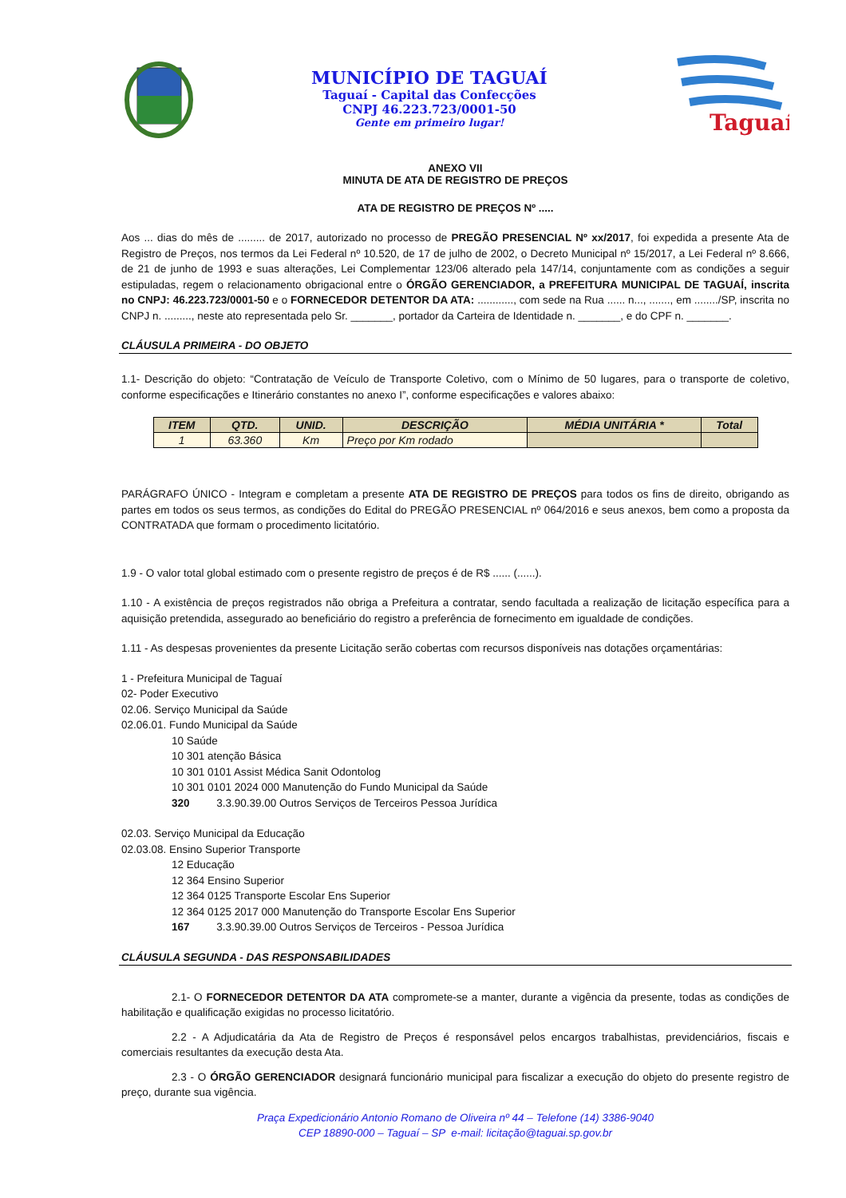MUNICÍPIO DE TAGUAÍ
Taguaí - Capital das Confecções
CNPJ 46.223.723/0001-50
Gente em primeiro lugar!
Taguaí
ANEXO VII
MINUTA DE ATA DE REGISTRO DE PREÇOS
ATA DE REGISTRO DE PREÇOS Nº .....
Aos ... dias do mês de ......... de 2017, autorizado no processo de PREGÃO PRESENCIAL Nº xx/2017, foi expedida a presente Ata de Registro de Preços, nos termos da Lei Federal nº 10.520, de 17 de julho de 2002, o Decreto Municipal nº 15/2017, a Lei Federal nº 8.666, de 21 de junho de 1993 e suas alterações, Lei Complementar 123/06 alterado pela 147/14, conjuntamente com as condições a seguir estipuladas, regem o relacionamento obrigacional entre o ÓRGÃO GERENCIADOR, a PREFEITURA MUNICIPAL DE TAGUAÍ, inscrita no CNPJ: 46.223.723/0001-50 e o FORNECEDOR DETENTOR DA ATA: ............, com sede na Rua ...... n..., ......., em ......../SP, inscrita no CNPJ n. ........., neste ato representada pelo Sr. _______, portador da Carteira de Identidade n. _______, e do CPF n. _______.
CLÁUSULA PRIMEIRA - DO OBJETO
1.1- Descrição do objeto: “Contratação de Veículo de Transporte Coletivo, com o Mínimo de 50 lugares, para o transporte de coletivo, conforme especificações e Itinerário constantes no anexo I”, conforme especificações e valores abaixo:
| ITEM | QTD. | UNID. | DESCRIÇÃO | MÉDIA UNITÁRIA * | Total |
| --- | --- | --- | --- | --- | --- |
| 1 | 63.360 | Km | Preço por Km rodado | | |
PARÁGRAFO ÚNICO - Integram e completam a presente ATA DE REGISTRO DE PREÇOS para todos os fins de direito, obrigando as partes em todos os seus termos, as condições do Edital do PREGÃO PRESENCIAL nº 064/2016 e seus anexos, bem como a proposta da CONTRATADA que formam o procedimento licitatório.
1.9 - O valor total global estimado com o presente registro de preços é de R$ ...... (......).
1.10 - A existência de preços registrados não obriga a Prefeitura a contratar, sendo facultada a realização de licitação específica para a aquisição pretendida, assegurado ao beneficiário do registro a preferência de fornecimento em igualdade de condições.
1.11 - As despesas provenientes da presente Licitação serão cobertas com recursos disponíveis nas dotações orçamentárias:
1 - Prefeitura Municipal de Taguaí
02- Poder Executivo
02.06. Serviço Municipal da Saúde
02.06.01. Fundo Municipal da Saúde
10 Saúde
10 301 atenção Básica
10 301 0101 Assist Médica Sanit Odontolog
10 301 0101 2024 000 Manutenção do Fundo Municipal da Saúde
320 3.3.90.39.00 Outros Serviços de Terceiros Pessoa Jurídica
02.03. Serviço Municipal da Educação
02.03.08. Ensino Superior Transporte
12 Educação
12 364 Ensino Superior
12 364 0125 Transporte Escolar Ens Superior
12 364 0125 2017 000 Manutenção do Transporte Escolar Ens Superior
167 3.3.90.39.00 Outros Serviços de Terceiros - Pessoa Jurídica
CLÁUSULA SEGUNDA - DAS RESPONSABILIDADES
2.1- O FORNECEDOR DETENTOR DA ATA compromete-se a manter, durante a vigência da presente, todas as condições de habilitação e qualificação exigidas no processo licitatório.
2.2 - A Adjudicatária da Ata de Registro de Preços é responsável pelos encargos trabalhistas, previdenciários, fiscais e comerciais resultantes da execução desta Ata.
2.3 - O ÓRGÃO GERENCIADOR designará funcionário municipal para fiscalizar a execução do objeto do presente registro de preço, durante sua vigência.
Praça Expedicionário Antonio Romano de Oliveira nº 44 – Telefone (14) 3386-9040
CEP 18890-000 – Taguaí – SP e-mail: licitação@taguai.sp.gov.br